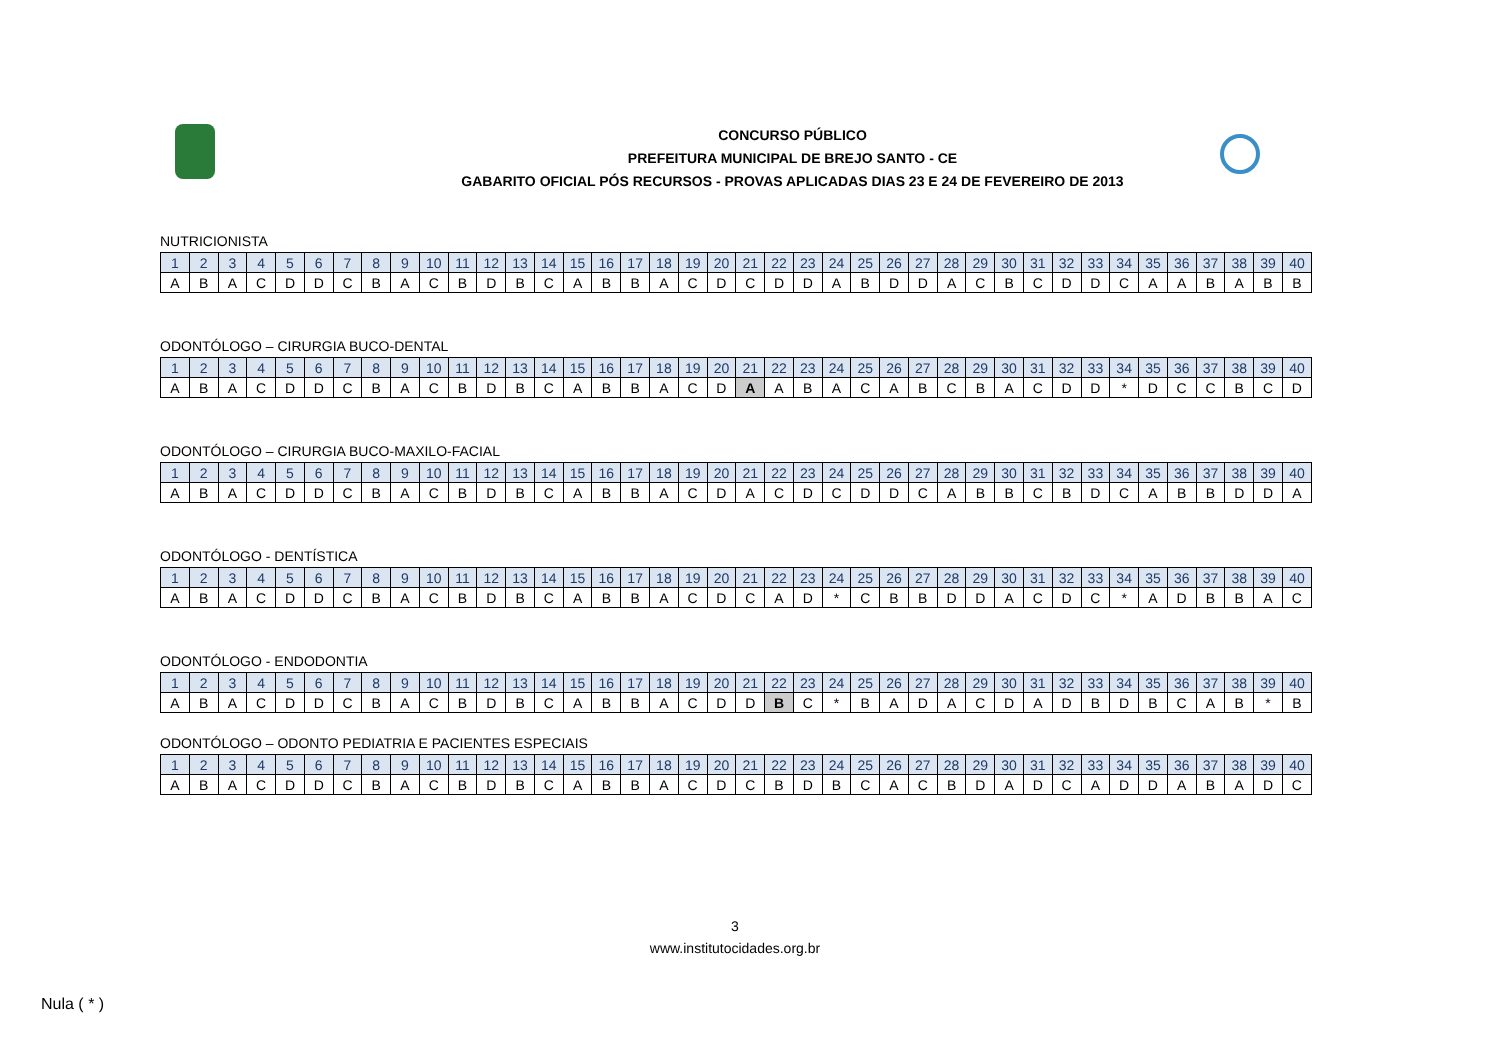CONCURSO PÚBLICO
PREFEITURA MUNICIPAL DE BREJO SANTO - CE
GABARITO OFICIAL PÓS RECURSOS - PROVAS APLICADAS DIAS 23 E 24 DE FEVEREIRO DE 2013
NUTRICIONISTA
| 1 | 2 | 3 | 4 | 5 | 6 | 7 | 8 | 9 | 10 | 11 | 12 | 13 | 14 | 15 | 16 | 17 | 18 | 19 | 20 | 21 | 22 | 23 | 24 | 25 | 26 | 27 | 28 | 29 | 30 | 31 | 32 | 33 | 34 | 35 | 36 | 37 | 38 | 39 | 40 |
| A | B | A | C | D | D | C | B | A | C | B | D | B | C | A | B | B | A | C | D | C | D | D | A | B | D | D | A | C | B | C | D | D | C | A | A | B | A | B | B |
ODONTÓLOGO – CIRURGIA BUCO-DENTAL
| 1 | 2 | 3 | 4 | 5 | 6 | 7 | 8 | 9 | 10 | 11 | 12 | 13 | 14 | 15 | 16 | 17 | 18 | 19 | 20 | 21 | 22 | 23 | 24 | 25 | 26 | 27 | 28 | 29 | 30 | 31 | 32 | 33 | 34 | 35 | 36 | 37 | 38 | 39 | 40 |
| A | B | A | C | D | D | C | B | A | C | B | D | B | C | A | B | B | A | C | D | A | A | B | A | C | A | B | C | B | A | C | D | D | * | D | C | C | B | C | D |
ODONTÓLOGO – CIRURGIA BUCO-MAXILO-FACIAL
| 1 | 2 | 3 | 4 | 5 | 6 | 7 | 8 | 9 | 10 | 11 | 12 | 13 | 14 | 15 | 16 | 17 | 18 | 19 | 20 | 21 | 22 | 23 | 24 | 25 | 26 | 27 | 28 | 29 | 30 | 31 | 32 | 33 | 34 | 35 | 36 | 37 | 38 | 39 | 40 |
| A | B | A | C | D | D | C | B | A | C | B | D | B | C | A | B | B | A | C | D | A | C | D | C | D | D | C | A | B | B | C | B | D | C | A | B | B | D | D | A |
ODONTÓLOGO - DENTÍSTICA
| 1 | 2 | 3 | 4 | 5 | 6 | 7 | 8 | 9 | 10 | 11 | 12 | 13 | 14 | 15 | 16 | 17 | 18 | 19 | 20 | 21 | 22 | 23 | 24 | 25 | 26 | 27 | 28 | 29 | 30 | 31 | 32 | 33 | 34 | 35 | 36 | 37 | 38 | 39 | 40 |
| A | B | A | C | D | D | C | B | A | C | B | D | B | C | A | B | B | A | C | D | C | A | D | * | C | B | B | D | D | A | C | D | C | * | A | D | B | B | A | C |
ODONTÓLOGO - ENDODONTIA
| 1 | 2 | 3 | 4 | 5 | 6 | 7 | 8 | 9 | 10 | 11 | 12 | 13 | 14 | 15 | 16 | 17 | 18 | 19 | 20 | 21 | 22 | 23 | 24 | 25 | 26 | 27 | 28 | 29 | 30 | 31 | 32 | 33 | 34 | 35 | 36 | 37 | 38 | 39 | 40 |
| A | B | A | C | D | D | C | B | A | C | B | D | B | C | A | B | B | A | C | D | D | B | C | * | B | A | D | A | C | D | A | D | B | D | B | C | A | B | * | B |
ODONTÓLOGO – ODONTO PEDIATRIA E PACIENTES ESPECIAIS
| 1 | 2 | 3 | 4 | 5 | 6 | 7 | 8 | 9 | 10 | 11 | 12 | 13 | 14 | 15 | 16 | 17 | 18 | 19 | 20 | 21 | 22 | 23 | 24 | 25 | 26 | 27 | 28 | 29 | 30 | 31 | 32 | 33 | 34 | 35 | 36 | 37 | 38 | 39 | 40 |
| A | B | A | C | D | D | C | B | A | C | B | D | B | C | A | B | B | A | C | D | C | B | D | B | C | A | C | B | D | A | D | C | A | D | D | A | B | A | D | C |
3
www.institutocidades.org.br
Nula ( * )